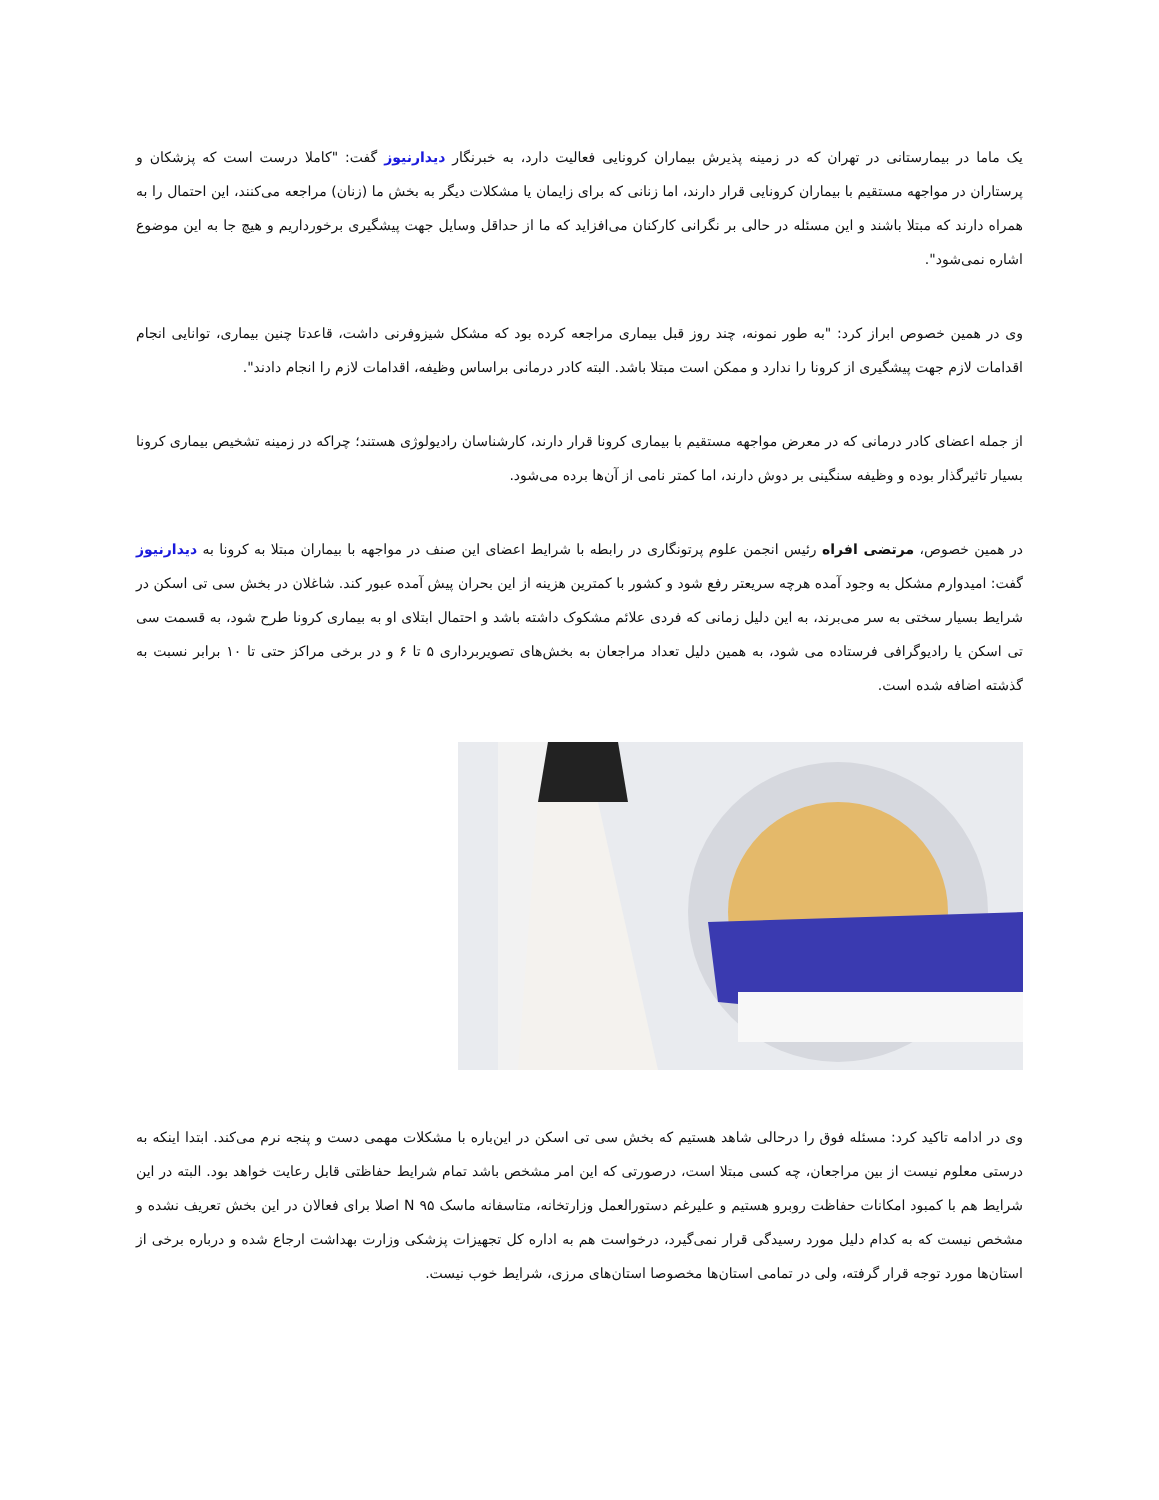یک ماما در بیمارستانی در تهران که در زمینه پذیرش بیماران کرونایی فعالیت دارد، به خبرنگار دیدارنیوز گفت: "کاملا درست است که پزشکان و پرستاران در مواجهه مستقیم با بیماران کرونایی قرار دارند، اما زنانی که برای زایمان یا مشکلات دیگر به بخش ما (زنان) مراجعه می‌کنند، این احتمال را به همراه دارند که مبتلا باشند و این مسئله در حالی بر نگرانی کارکنان می‌افزاید که ما از حداقل وسایل جهت پیشگیری برخورداریم و هیچ جا به این موضوع اشاره نمی‌شود".
وی در همین خصوص ابراز کرد: "به طور نمونه، چند روز قبل بیماری مراجعه کرده بود که مشکل شیزوفرنی داشت، قاعدتا چنین بیماری، توانایی انجام اقدامات لازم جهت پیشگیری از کرونا را ندارد و ممکن است مبتلا باشد. البته کادر درمانی براساس وظیفه، اقدامات لازم را انجام دادند".
از جمله اعضای کادر درمانی که در معرض مواجهه مستقیم با بیماری کرونا قرار دارند، کارشناسان رادیولوژی هستند؛ چراکه در زمینه تشخیص بیماری کرونا بسیار تاثیرگذار بوده و وظیفه سنگینی بر دوش دارند، اما کمتر نامی از آن‌ها برده می‌شود.
در همین خصوص، مرتضی افراه رئیس انجمن علوم پرتونگاری در رابطه با شرایط اعضای این صنف در مواجهه با بیماران مبتلا به کرونا به دیدارنیوز گفت: امیدوارم مشکل به وجود آمده هرچه سریعتر رفع شود و کشور با کمترین هزینه از این بحران پیش آمده عبور کند. شاغلان در بخش سی تی اسکن در شرایط بسیار سختی به سر می‌برند، به این دلیل زمانی که فردی علائم مشکوک داشته باشد و احتمال ابتلای او به بیماری کرونا طرح شود، به قسمت سی تی اسکن یا رادیوگرافی فرستاده می شود، به همین دلیل تعداد مراجعان به بخش‌های تصویربرداری ۵ تا ۶ و در برخی مراکز حتی تا ۱۰ برابر نسبت به گذشته اضافه شده است.
وی در ادامه تاکید کرد: مسئله فوق را درحالی شاهد هستیم که بخش سی تی اسکن در این‌باره با مشکلات مهمی دست و پنجه نرم می‌کند. ابتدا اینکه به درستی معلوم نیست از بین مراجعان، چه کسی مبتلا است، درصورتی که این امر مشخص باشد تمام شرایط حفاظتی قابل رعایت خواهد بود. البته در این شرایط هم با کمبود امکانات حفاظت روبرو هستیم و علیرغم دستورالعمل وزارتخانه، متاسفانه ماسک N ۹۵ اصلا برای فعالان در این بخش تعریف نشده و مشخص نیست که به کدام دلیل مورد رسیدگی قرار نمی‌گیرد، درخواست هم به اداره کل تجهیزات پزشکی وزارت بهداشت ارجاع شده و درباره برخی از استان‌ها مورد توجه قرار گرفته، ولی در تمامی استان‌ها مخصوصا استان‌های مرزی، شرایط خوب نیست.